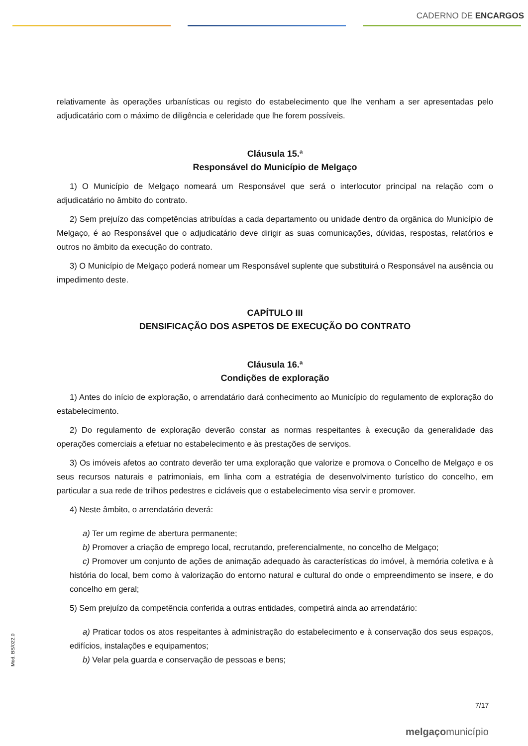CADERNO DE ENCARGOS
relativamente às operações urbanísticas ou registo do estabelecimento que lhe venham a ser apresentadas pelo adjudicatário com o máximo de diligência e celeridade que lhe forem possíveis.
Cláusula 15.ª
Responsável do Município de Melgaço
1) O Município de Melgaço nomeará um Responsável que será o interlocutor principal na relação com o adjudicatário no âmbito do contrato.
2) Sem prejuízo das competências atribuídas a cada departamento ou unidade dentro da orgânica do Município de Melgaço, é ao Responsável que o adjudicatário deve dirigir as suas comunicações, dúvidas, respostas, relatórios e outros no âmbito da execução do contrato.
3) O Município de Melgaço poderá nomear um Responsável suplente que substituirá o Responsável na ausência ou impedimento deste.
CAPÍTULO III
DENSIFICAÇÃO DOS ASPETOS DE EXECUÇÃO DO CONTRATO
Cláusula 16.ª
Condições de exploração
1) Antes do início de exploração, o arrendatário dará conhecimento ao Município do regulamento de exploração do estabelecimento.
2) Do regulamento de exploração deverão constar as normas respeitantes à execução da generalidade das operações comerciais a efetuar no estabelecimento e às prestações de serviços.
3) Os imóveis afetos ao contrato deverão ter uma exploração que valorize e promova o Concelho de Melgaço e os seus recursos naturais e patrimoniais, em linha com a estratégia de desenvolvimento turístico do concelho, em particular a sua rede de trilhos pedestres e cicláveis que o estabelecimento visa servir e promover.
4) Neste âmbito, o arrendatário deverá:
a) Ter um regime de abertura permanente;
b) Promover a criação de emprego local, recrutando, preferencialmente, no concelho de Melgaço;
c) Promover um conjunto de ações de animação adequado às características do imóvel, à memória coletiva e à história do local, bem como à valorização do entorno natural e cultural do onde o empreendimento se insere, e do concelho em geral;
5) Sem prejuízo da competência conferida a outras entidades, competirá ainda ao arrendatário:
a) Praticar todos os atos respeitantes à administração do estabelecimento e à conservação dos seus espaços, edifícios, instalações e equipamentos;
b) Velar pela guarda e conservação de pessoas e bens;
Mod. BS/022.0
7/17
melgaçomunicípio